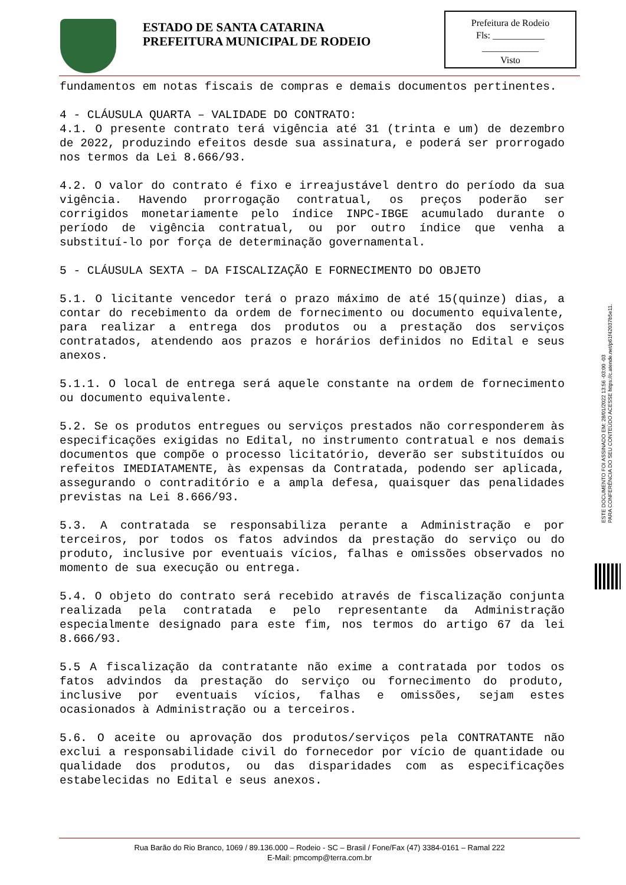ESTADO DE SANTA CATARINA
PREFEITURA MUNICIPAL DE RODEIO
Prefeitura de Rodeio
Fls: ___________
____________
Visto
fundamentos em notas fiscais de compras e demais documentos pertinentes.
4 - CLÁUSULA QUARTA – VALIDADE DO CONTRATO:
4.1. O presente contrato terá vigência até 31 (trinta e um) de dezembro de 2022, produzindo efeitos desde sua assinatura, e poderá ser prorrogado nos termos da Lei 8.666/93.
4.2. O valor do contrato é fixo e irreajustável dentro do período da sua vigência. Havendo prorrogação contratual, os preços poderão ser corrigidos monetariamente pelo índice INPC-IBGE acumulado durante o período de vigência contratual, ou por outro índice que venha a substituí-lo por força de determinação governamental.
5 - CLÁUSULA SEXTA – DA FISCALIZAÇÃO E FORNECIMENTO DO OBJETO
5.1. O licitante vencedor terá o prazo máximo de até 15(quinze) dias, a contar do recebimento da ordem de fornecimento ou documento equivalente, para realizar a entrega dos produtos ou a prestação dos serviços contratados, atendendo aos prazos e horários definidos no Edital e seus anexos.
5.1.1. O local de entrega será aquele constante na ordem de fornecimento ou documento equivalente.
5.2. Se os produtos entregues ou serviços prestados não corresponderem às especificações exigidas no Edital, no instrumento contratual e nos demais documentos que compõe o processo licitatório, deverão ser substituídos ou refeitos IMEDIATAMENTE, às expensas da Contratada, podendo ser aplicada, assegurando o contraditório e a ampla defesa, quaisquer das penalidades previstas na Lei 8.666/93.
5.3. A contratada se responsabiliza perante a Administração e por terceiros, por todos os fatos advindos da prestação do serviço ou do produto, inclusive por eventuais vícios, falhas e omissões observados no momento de sua execução ou entrega.
5.4. O objeto do contrato será recebido através de fiscalização conjunta realizada pela contratada e pelo representante da Administração especialmente designado para este fim, nos termos do artigo 67 da lei 8.666/93.
5.5 A fiscalização da contratante não exime a contratada por todos os fatos advindos da prestação do serviço ou fornecimento do produto, inclusive por eventuais vícios, falhas e omissões, sejam estes ocasionados à Administração ou a terceiros.
5.6. O aceite ou aprovação dos produtos/serviços pela CONTRATANTE não exclui a responsabilidade civil do fornecedor por vício de quantidade ou qualidade dos produtos, ou das disparidades com as especificações estabelecidas no Edital e seus anexos.
ESTE DOCUMENTO FOI ASSINADO EM: 28/01/2022 13:56 -03:00 -03
PARA CONFERÊNCIA DO SEU CONTEÚDO ACESSE https://c.atende.net/p61f42037b5e11.
Rua Barão do Rio Branco, 1069 / 89.136.000 – Rodeio - SC – Brasil / Fone/Fax (47) 3384-0161 – Ramal 222
E-Mail: pmcomp@terra.com.br